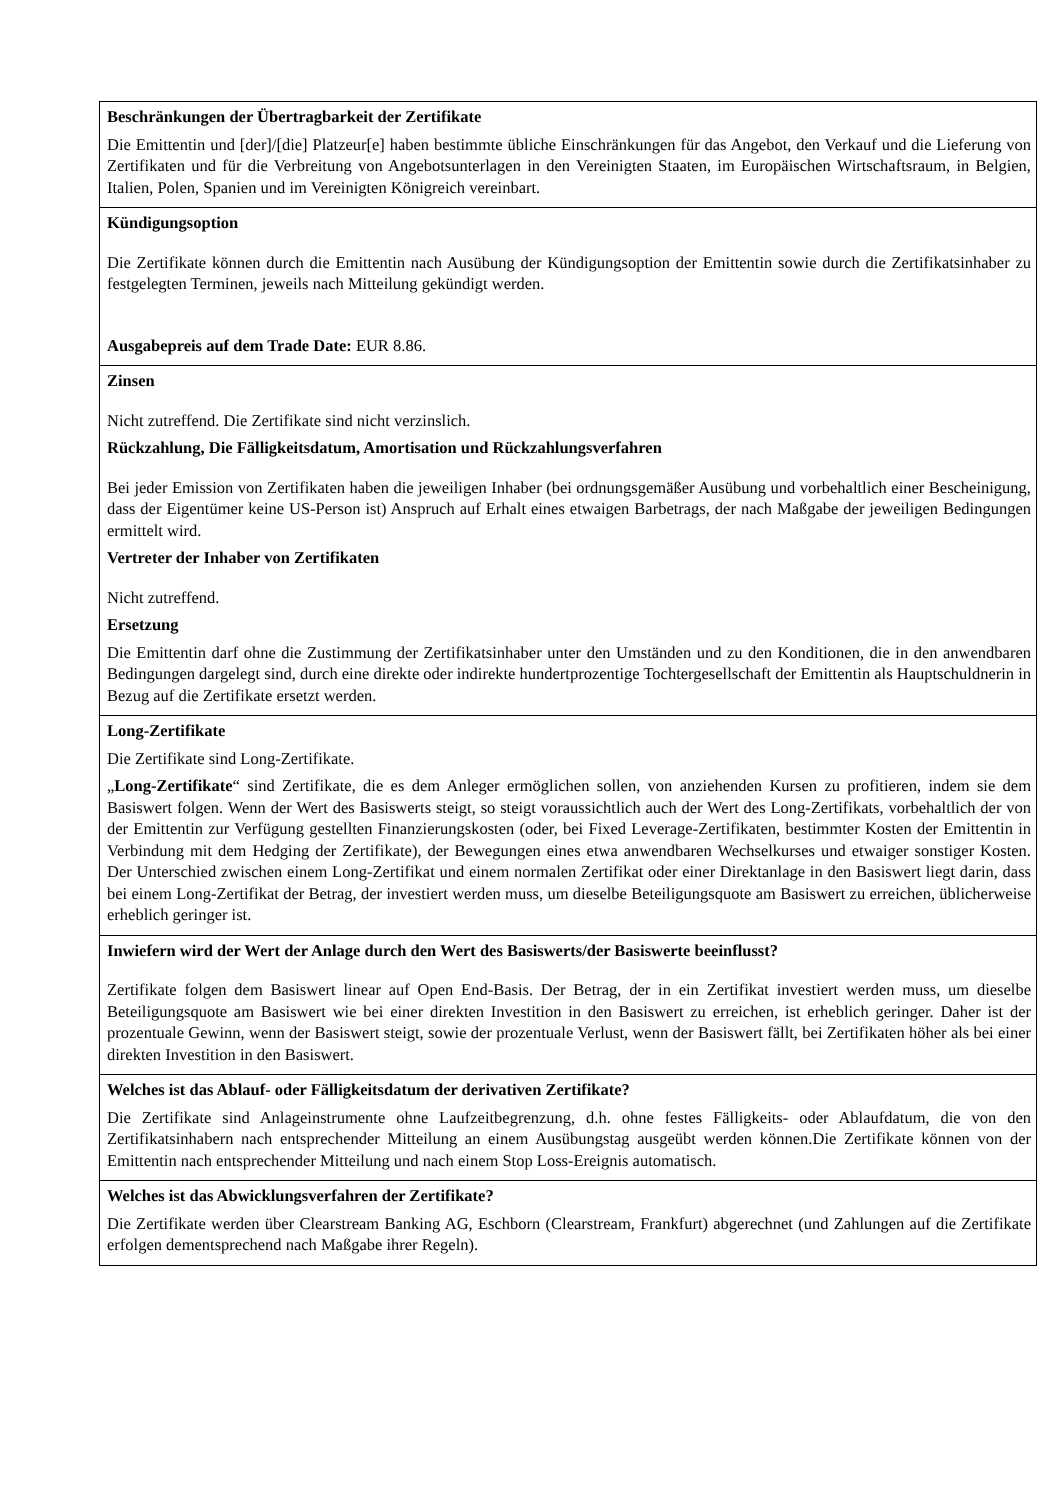Beschränkungen der Übertragbarkeit der Zertifikate
Die Emittentin und [der]/[die] Platzeur[e] haben bestimmte übliche Einschränkungen für das Angebot, den Verkauf und die Lieferung von Zertifikaten und für die Verbreitung von Angebotsunterlagen in den Vereinigten Staaten, im Europäischen Wirtschaftsraum, in Belgien, Italien, Polen, Spanien und im Vereinigten Königreich vereinbart.
Kündigungsoption
Die Zertifikate können durch die Emittentin nach Ausübung der Kündigungsoption der Emittentin sowie durch die Zertifikatsinhaber zu festgelegten Terminen, jeweils nach Mitteilung gekündigt werden.
Ausgabepreis auf dem Trade Date: EUR 8.86.
Zinsen
Nicht zutreffend. Die Zertifikate sind nicht verzinslich.
Rückzahlung, Die Fälligkeitsdatum, Amortisation und Rückzahlungsverfahren
Bei jeder Emission von Zertifikaten haben die jeweiligen Inhaber (bei ordnungsgemäßer Ausübung und vorbehaltlich einer Bescheinigung, dass der Eigentümer keine US-Person ist) Anspruch auf Erhalt eines etwaigen Barbetrags, der nach Maßgabe der jeweiligen Bedingungen ermittelt wird.
Vertreter der Inhaber von Zertifikaten
Nicht zutreffend.
Ersetzung
Die Emittentin darf ohne die Zustimmung der Zertifikatsinhaber unter den Umständen und zu den Konditionen, die in den anwendbaren Bedingungen dargelegt sind, durch eine direkte oder indirekte hundertprozentige Tochtergesellschaft der Emittentin als Hauptschuldnerin in Bezug auf die Zertifikate ersetzt werden.
Long-Zertifikate
Die Zertifikate sind Long-Zertifikate.
„Long-Zertifikate“ sind Zertifikate, die es dem Anleger ermöglichen sollen, von anziehenden Kursen zu profitieren, indem sie dem Basiswert folgen. Wenn der Wert des Basiswerts steigt, so steigt voraussichtlich auch der Wert des Long-Zertifikats, vorbehaltlich der von der Emittentin zur Verfügung gestellten Finanzierungskosten (oder, bei Fixed Leverage-Zertifikaten, bestimmter Kosten der Emittentin in Verbindung mit dem Hedging der Zertifikate), der Bewegungen eines etwa anwendbaren Wechselkurses und etwaiger sonstiger Kosten. Der Unterschied zwischen einem Long-Zertifikat und einem normalen Zertifikat oder einer Direktanlage in den Basiswert liegt darin, dass bei einem Long-Zertifikat der Betrag, der investiert werden muss, um dieselbe Beteiligungsquote am Basiswert zu erreichen, üblicherweise erheblich geringer ist.
Inwiefern wird der Wert der Anlage durch den Wert des Basiswerts/der Basiswerte beeinflusst?
Zertifikate folgen dem Basiswert linear auf Open End-Basis. Der Betrag, der in ein Zertifikat investiert werden muss, um dieselbe Beteiligungsquote am Basiswert wie bei einer direkten Investition in den Basiswert zu erreichen, ist erheblich geringer. Daher ist der prozentuale Gewinn, wenn der Basiswert steigt, sowie der prozentuale Verlust, wenn der Basiswert fällt, bei Zertifikaten höher als bei einer direkten Investition in den Basiswert.
Welches ist das Ablauf- oder Fälligkeitsdatum der derivativen Zertifikate?
Die Zertifikate sind Anlageinstrumente ohne Laufzeitbegrenzung, d.h. ohne festes Fälligkeits- oder Ablaufdatum, die von den Zertifikatsinhabern nach entsprechender Mitteilung an einem Ausübungstag ausgeübt werden können.Die Zertifikate können von der Emittentin nach entsprechender Mitteilung und nach einem Stop Loss-Ereignis automatisch.
Welches ist das Abwicklungsverfahren der Zertifikate?
Die Zertifikate werden über Clearstream Banking AG, Eschborn (Clearstream, Frankfurt) abgerechnet (und Zahlungen auf die Zertifikate erfolgen dementsprechend nach Maßgabe ihrer Regeln).